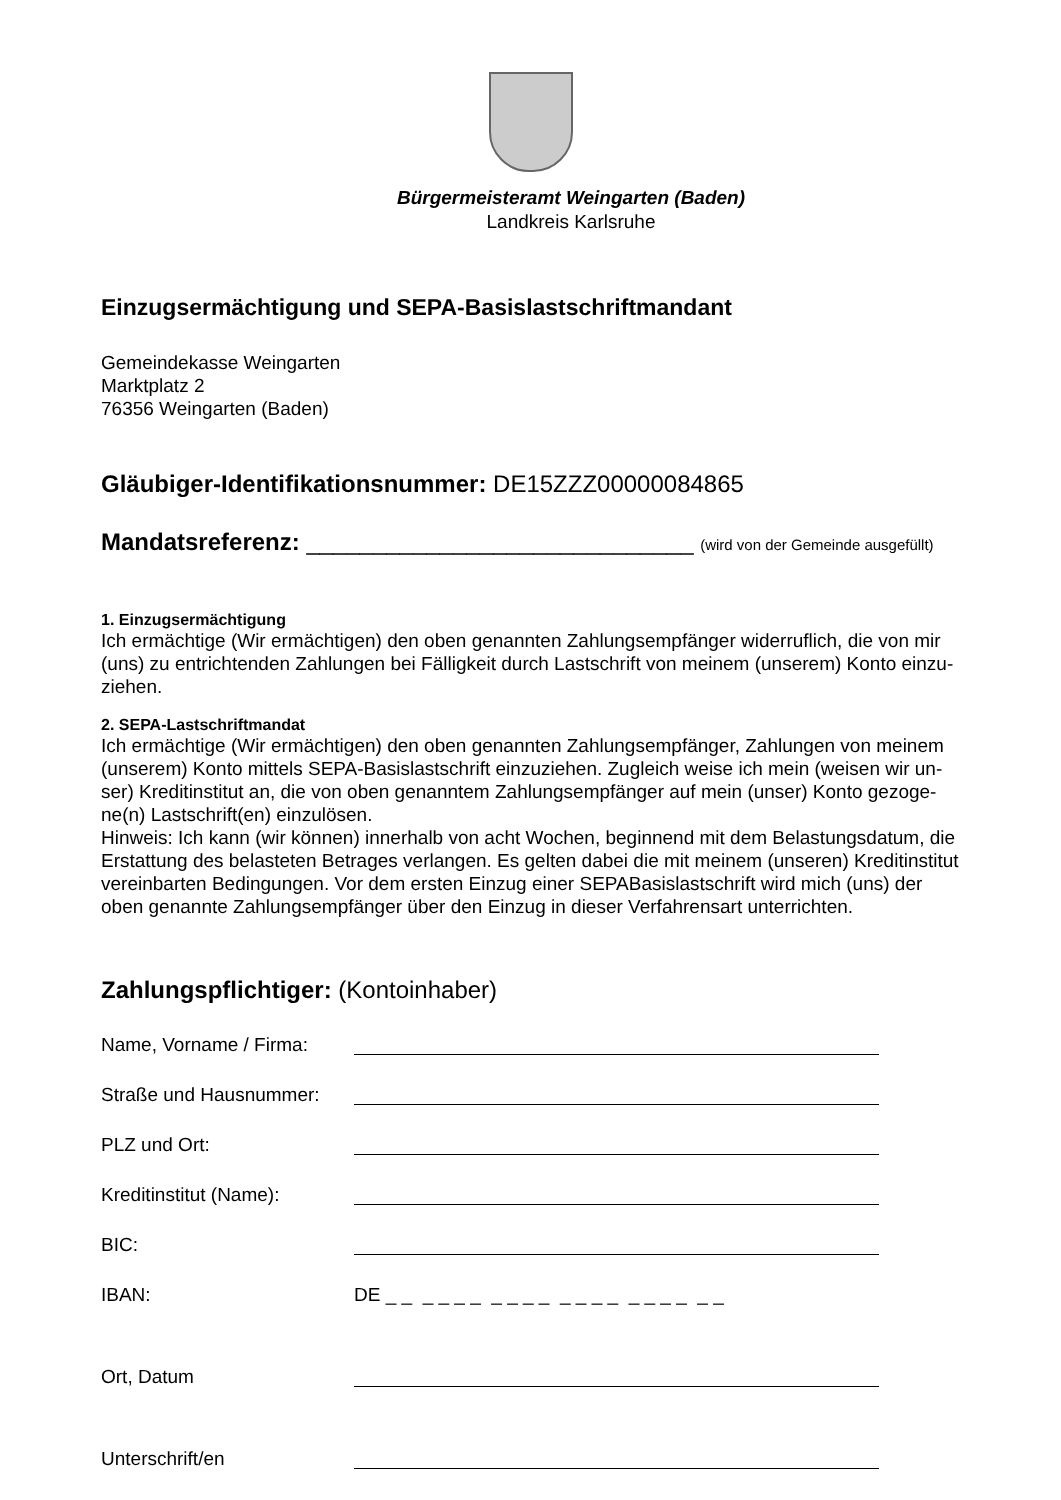Bürgermeisteramt Weingarten (Baden)
Landkreis Karlsruhe
Einzugsermächtigung und SEPA-Basislastschriftmandant
Gemeindekasse Weingarten
Marktplatz 2
76356 Weingarten (Baden)
Gläubiger-Identifikationsnummer: DE15ZZZ00000084865
Mandatsreferenz: _____________________________ (wird von der Gemeinde ausgefüllt)
1. Einzugsermächtigung
Ich ermächtige (Wir ermächtigen) den oben genannten Zahlungsempfänger widerruflich, die von mir (uns) zu entrichtenden Zahlungen bei Fälligkeit durch Lastschrift von meinem (unserem) Konto einzu-ziehen.
2. SEPA-Lastschriftmandat
Ich ermächtige (Wir ermächtigen) den oben genannten Zahlungsempfänger, Zahlungen von meinem (unserem) Konto mittels SEPA-Basislastschrift einzuziehen. Zugleich weise ich mein (weisen wir un-ser) Kreditinstitut an, die von oben genanntem Zahlungsempfänger auf mein (unser) Konto gezoge-ne(n) Lastschrift(en) einzulösen.
Hinweis: Ich kann (wir können) innerhalb von acht Wochen, beginnend mit dem Belastungsdatum, die Erstattung des belasteten Betrages verlangen. Es gelten dabei die mit meinem (unseren) Kreditinstitut vereinbarten Bedingungen. Vor dem ersten Einzug einer SEPABasislastschrift wird mich (uns) der oben genannte Zahlungsempfänger über den Einzug in dieser Verfahrensart unterrichten.
Zahlungspflichtiger: (Kontoinhaber)
Name, Vorname / Firma:
Straße und Hausnummer:
PLZ und Ort:
Kreditinstitut (Name):
BIC:
IBAN: DE _ _ _ _ _ _ _ _ _ _ _ _ _ _ _ _ _ _ _ _
Ort, Datum
Unterschrift/en